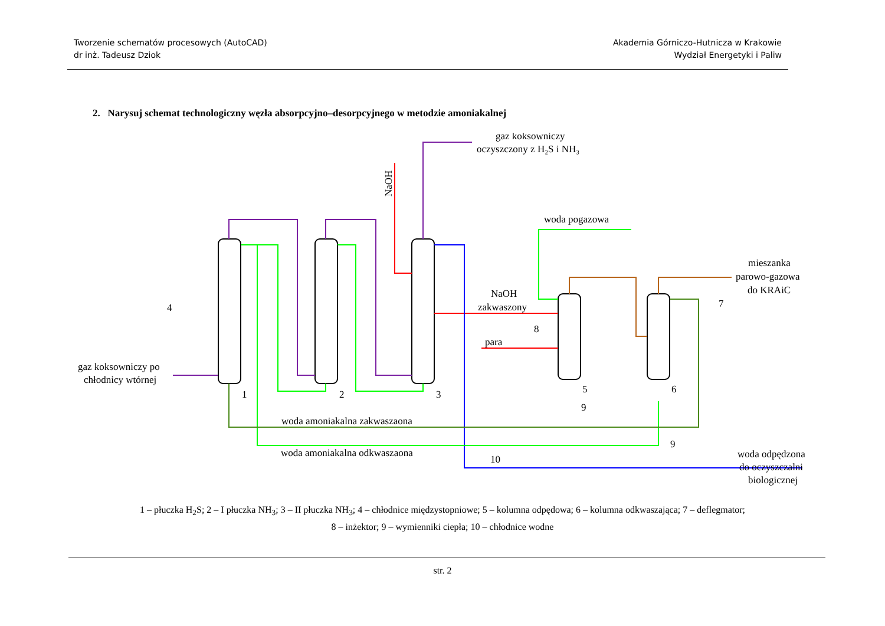Tworzenie schematów procesowych (AutoCAD)
dr inż. Tadeusz Dziok
Akademia Górniczo-Hutnicza w Krakowie
Wydział Energetyki i Paliw
2. Narysuj schemat technologiczny węzła absorpcyjno–desorpcyjnego w metodzie amoniakalnej
gaz koksowniczy
oczyszczony z H₂S i NH₃
NaOH
woda pogazowa
NaOH
zakwaszony
para
mieszanka
parowo-gazowa
do KRAiC
gaz koksowniczy po
chłodnicy wtórnej
woda amoniakalna zakwaszaona
woda amoniakalna odkwaszaona
woda odpędzona
do oczyszczalni
biologicznej
1
2
3
4
5
6
7
8
9
9
10
1 – płuczka H<sub>2</sub>S; 2 – I płuczka NH<sub>3</sub>; 3 – II płuczka NH<sub>3</sub>; 4 – chłodnice międzystopniowe; 5 – kolumna odpędowa; 6 – kolumna odkwaszająca; 7 – deflegmator;
8 – inżektor; 9 – wymienniki ciepła; 10 – chłodnice wodne
str. 2